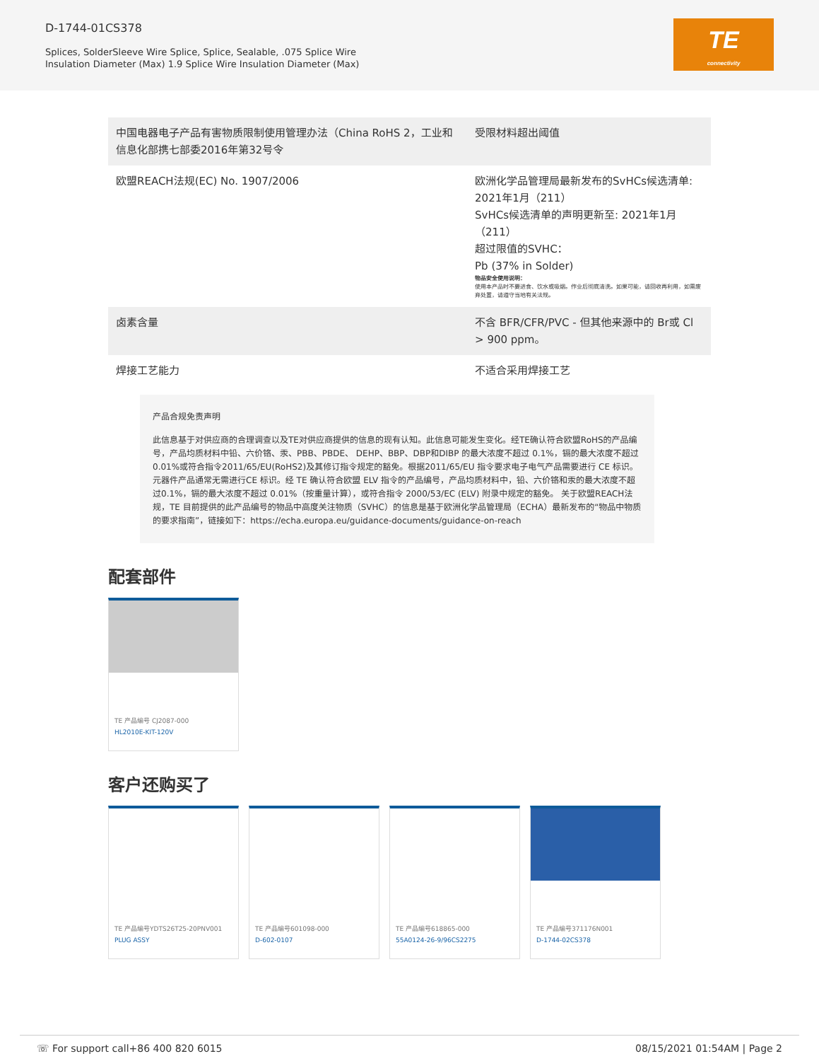D-1744-01CS378
Splices, SolderSleeve Wire Splice, Splice, Sealable, .075 Splice Wire Insulation Diameter (Max) 1.9 Splice Wire Insulation Diameter (Max)
TE
connectivity
| 中国电器电子产品有害物质限制使用管理办法（China RoHS 2，工业和信息化部携七部委2016年第32号令 | 受限材料超出阈值 |
| 欧盟REACH法规(EC) No. 1907/2006 | 欧洲化学品管理局最新发布的SvHCs候选清单: 2021年1月（211） SvHCs候选清单的声明更新至: 2021年1月（211） 超过限值的SVHC： Pb (37% in Solder) 物品安全使用说明： 使用本产品时不要进食、饮水或吸烟。作业后彻底清洗。如果可能，请回收再利用，如需废弃处置，请遵守当地有关法规。 |
| 卤素含量 | 不含 BFR/CFR/PVC - 但其他来源中的 Br或 Cl > 900 ppm。 |
| 焊接工艺能力 | 不适合采用焊接工艺 |
产品合规免责声明
此信息基于对供应商的合理调查以及TE对供应商提供的信息的现有认知。此信息可能发生变化。经TE确认符合欧盟RoHS的产品编号，产品均质材料中铅、六价铬、汞、PBB、PBDE、 DEHP、BBP、DBP和DIBP 的最大浓度不超过 0.1%，镉的最大浓度不超过 0.01%或符合指令2011/65/EU(RoHS2)及其修订指令规定的豁免。根据2011/65/EU 指令要求电子电气产品需要进行 CE 标识。元器件产品通常无需进行CE 标识。经 TE 确认符合欧盟 ELV 指令的产品编号，产品均质材料中，铅、六价铬和汞的最大浓度不超过0.1%，镉的最大浓度不超过 0.01%（按重量计算），或符合指令 2000/53/EC (ELV) 附录中规定的豁免。 关于欧盟REACH法规，TE 目前提供的此产品编号的物品中高度关注物质（SVHC）的信息是基于欧洲化学品管理局（ECHA）最新发布的“物品中物质的要求指南”，链接如下：https://echa.europa.eu/guidance-documents/guidance-on-reach
配套部件
TE 产品编号 CJ2087-000
HL2010E-KIT-120V
客户还购买了
TE 产品编号YDTS26T25-20PNV001
PLUG ASSY
TE 产品编号601098-000
D-602-0107
TE 产品编号618865-000
55A0124-26-9/96CS2275
TE 产品编号371176N001
D-1744-02CS378
☏ For support call+86 400 820 6015 08/15/2021 01:54AM | Page 2